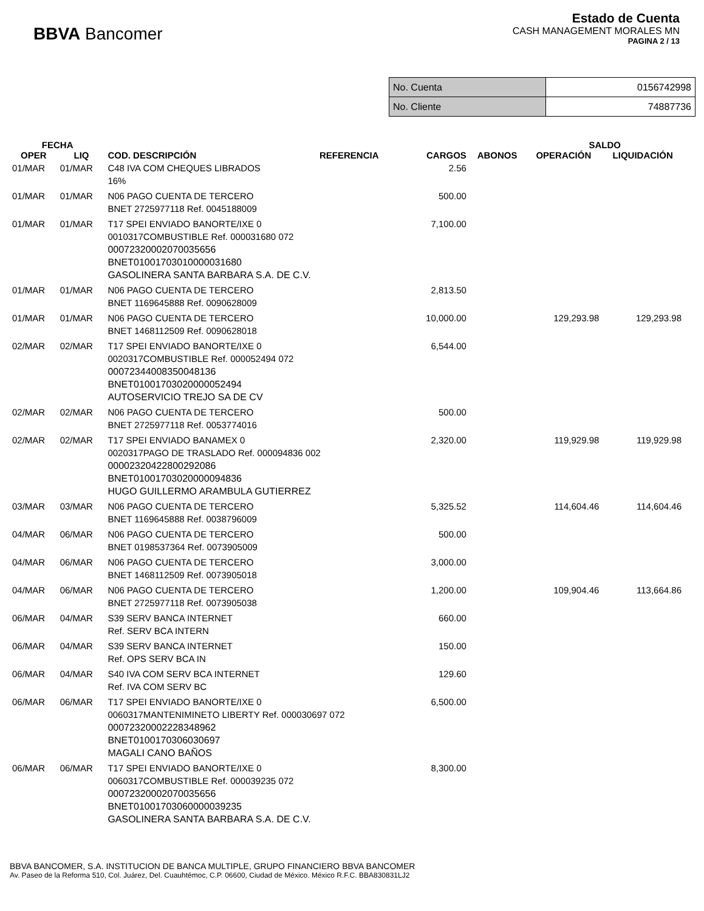BBVA Bancomer
Estado de Cuenta
CASH MANAGEMENT MORALES MN
PAGINA 2 / 13
| No. Cuenta | 0156742998 |
| No. Cliente | 74887736 |
| FECHA | | | | | | SALDO | |
| --- | --- | --- | --- | --- | --- | --- | --- |
| OPER | LIQ | COD. DESCRIPCIÓN | REFERENCIA | CARGOS | ABONOS | OPERACIÓN | LIQUIDACIÓN |
| 01/MAR | 01/MAR | C48 IVA COM CHEQUES LIBRADOS 16% | | 2.56 | | | |
| 01/MAR | 01/MAR | N06 PAGO CUENTA DE TERCERO BNET 2725977118 Ref. 0045188009 | | 500.00 | | | |
| 01/MAR | 01/MAR | T17 SPEI ENVIADO BANORTE/IXE 0 0010317COMBUSTIBLE Ref. 000031680 072 00072320002070035656 BNET01001703010000031680 GASOLINERA SANTA BARBARA S.A. DE C.V. | | 7,100.00 | | | |
| 01/MAR | 01/MAR | N06 PAGO CUENTA DE TERCERO BNET 1169645888 Ref. 0090628009 | | 2,813.50 | | | |
| 01/MAR | 01/MAR | N06 PAGO CUENTA DE TERCERO BNET 1468112509 Ref. 0090628018 | | 10,000.00 | | 129,293.98 | 129,293.98 |
| 02/MAR | 02/MAR | T17 SPEI ENVIADO BANORTE/IXE 0 0020317COMBUSTIBLE Ref. 000052494 072 00072344008350048136 BNET01001703020000052494 AUTOSERVICIO TREJO SA DE CV | | 6,544.00 | | | |
| 02/MAR | 02/MAR | N06 PAGO CUENTA DE TERCERO BNET 2725977118 Ref. 0053774016 | | 500.00 | | | |
| 02/MAR | 02/MAR | T17 SPEI ENVIADO BANAMEX 0 0020317PAGO DE TRASLADO Ref. 000094836 002 00002320422800292086 BNET01001703020000094836 HUGO GUILLERMO ARAMBULA GUTIERREZ | | 2,320.00 | | 119,929.98 | 119,929.98 |
| 03/MAR | 03/MAR | N06 PAGO CUENTA DE TERCERO BNET 1169645888 Ref. 0038796009 | | 5,325.52 | | 114,604.46 | 114,604.46 |
| 04/MAR | 06/MAR | N06 PAGO CUENTA DE TERCERO BNET 0198537364 Ref. 0073905009 | | 500.00 | | | |
| 04/MAR | 06/MAR | N06 PAGO CUENTA DE TERCERO BNET 1468112509 Ref. 0073905018 | | 3,000.00 | | | |
| 04/MAR | 06/MAR | N06 PAGO CUENTA DE TERCERO BNET 2725977118 Ref. 0073905038 | | 1,200.00 | | 109,904.46 | 113,664.86 |
| 06/MAR | 04/MAR | S39 SERV BANCA INTERNET Ref. SERV BCA INTERN | | 660.00 | | | |
| 06/MAR | 04/MAR | S39 SERV BANCA INTERNET Ref. OPS SERV BCA IN | | 150.00 | | | |
| 06/MAR | 04/MAR | S40 IVA COM SERV BCA INTERNET Ref. IVA COM SERV BC | | 129.60 | | | |
| 06/MAR | 06/MAR | T17 SPEI ENVIADO BANORTE/IXE 0 0060317MANTENIMINETO LIBERTY Ref. 000030697 072 00072320002228348962 BNET0100170306030697 MAGALI CANO BAÑOS | | 6,500.00 | | | |
| 06/MAR | 06/MAR | T17 SPEI ENVIADO BANORTE/IXE 0 0060317COMBUSTIBLE Ref. 000039235 072 00072320002070035656 BNET01001703060000039235 GASOLINERA SANTA BARBARA S.A. DE C.V. | | 8,300.00 | | | |
BBVA BANCOMER, S.A. INSTITUCION DE BANCA MULTIPLE, GRUPO FINANCIERO BBVA BANCOMER
Av. Paseo de la Reforma 510, Col. Juárez, Del. Cuauhtémoc, C.P. 06600, Ciudad de México. México R.F.C. BBA830831LJ2